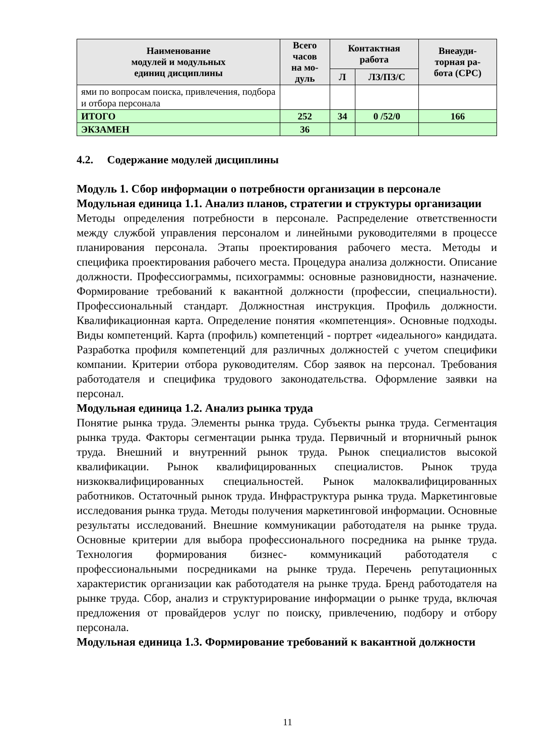| Наименование модулей и модульных единиц дисциплины | Всего часов на мо- дуль | Контактная работа | | Внеауди- торная ра- бота (СРС) |
| --- | --- | --- | --- | --- |
| | | Л | ЛЗ/ПЗ/С | |
| ями по вопросам поиска, привлечения, подбора и отбора персонала | | | | |
| ИТОГО | 252 | 34 | 0 /52/0 | 166 |
| ЭКЗАМЕН | 36 | | | |
4.2. Содержание модулей дисциплины
Модуль 1. Сбор информации о потребности организации в персонале
Модульная единица 1.1. Анализ планов, стратегии и структуры организации
Методы определения потребности в персонале. Распределение ответственности между службой управления персоналом и линейными руководителями в процессе планирования персонала. Этапы проектирования рабочего места. Методы и специфика проектирования рабочего места. Процедура анализа должности. Описание должности. Профессиограммы, психограммы: основные разновидности, назначение. Формирование требований к вакантной должности (профессии, специальности). Профессиональный стандарт. Должностная инструкция. Профиль должности. Квалификационная карта. Определение понятия «компетенция». Основные подходы. Виды компетенций. Карта (профиль) компетенций - портрет «идеального» кандидата. Разработка профиля компетенций для различных должностей с учетом специфики компании. Критерии отбора руководителям. Сбор заявок на персонал. Требования работодателя и специфика трудового законодательства. Оформление заявки на персонал.
Модульная единица 1.2. Анализ рынка труда
Понятие рынка труда. Элементы рынка труда. Субъекты рынка труда. Сегментация рынка труда. Факторы сегментации рынка труда. Первичный и вторничный рынок труда. Внешний и внутренний рынок труда. Рынок специалистов высокой квалификации. Рынок квалифицированных специалистов. Рынок труда низкоквалифицированных специальностей. Рынок малоквалифицированных работников. Остаточный рынок труда. Инфраструктура рынка труда. Маркетинговые исследования рынка труда. Методы получения маркетинговой информации. Основные результаты исследований. Внешние коммуникации работодателя на рынке труда. Основные критерии для выбора профессионального посредника на рынке труда. Технология формирования бизнес- коммуникаций работодателя с профессиональными посредниками на рынке труда. Перечень репутационных характеристик организации как работодателя на рынке труда. Бренд работодателя на рынке труда. Сбор, анализ и структурирование информации о рынке труда, включая предложения от провайдеров услуг по поиску, привлечению, подбору и отбору персонала.
Модульная единица 1.3. Формирование требований к вакантной должности
11